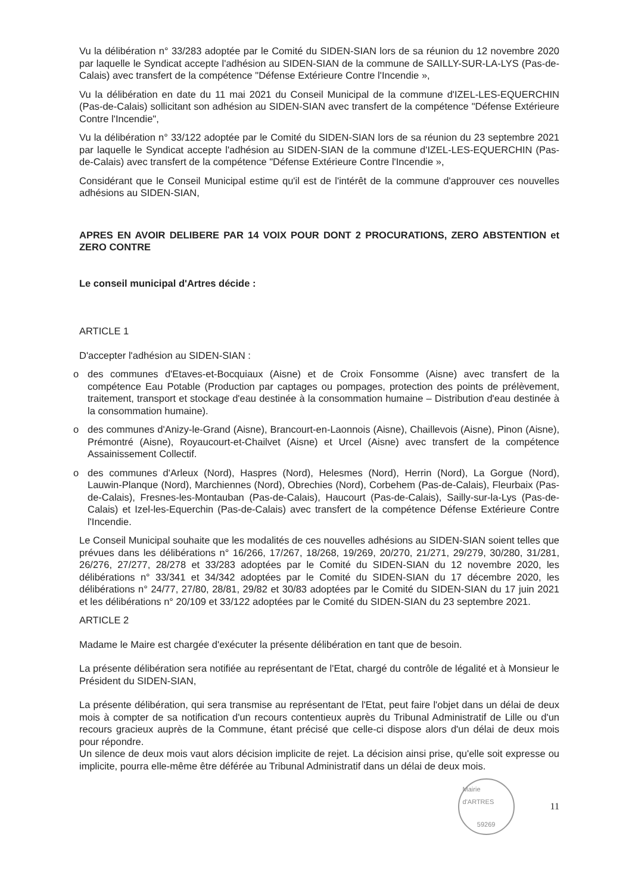Vu la délibération n° 33/283 adoptée par le Comité du SIDEN-SIAN lors de sa réunion du 12 novembre 2020 par laquelle le Syndicat accepte l'adhésion au SIDEN-SIAN de la commune de SAILLY-SUR-LA-LYS (Pas-de-Calais) avec transfert de la compétence "Défense Extérieure Contre l'Incendie »,
Vu la délibération en date du 11 mai 2021 du Conseil Municipal de la commune d'IZEL-LES-EQUERCHIN (Pas-de-Calais) sollicitant son adhésion au SIDEN-SIAN avec transfert de la compétence "Défense Extérieure Contre l'Incendie",
Vu la délibération n° 33/122 adoptée par le Comité du SIDEN-SIAN lors de sa réunion du 23 septembre 2021 par laquelle le Syndicat accepte l'adhésion au SIDEN-SIAN de la commune d'IZEL-LES-EQUERCHIN (Pas-de-Calais) avec transfert de la compétence "Défense Extérieure Contre l'Incendie »,
Considérant que le Conseil Municipal estime qu'il est de l'intérêt de la commune d'approuver ces nouvelles adhésions au SIDEN-SIAN,
APRES EN AVOIR DELIBERE PAR 14 VOIX POUR DONT 2 PROCURATIONS, ZERO ABSTENTION et ZERO CONTRE
Le conseil municipal d'Artres décide :
ARTICLE 1
D'accepter l'adhésion au SIDEN-SIAN :
o des communes d'Etaves-et-Bocquiaux (Aisne) et de Croix Fonsomme (Aisne) avec transfert de la compétence Eau Potable (Production par captages ou pompages, protection des points de prélèvement, traitement, transport et stockage d'eau destinée à la consommation humaine – Distribution d'eau destinée à la consommation humaine).
o des communes d'Anizy-le-Grand (Aisne), Brancourt-en-Laonnois (Aisne), Chaillevois (Aisne), Pinon (Aisne), Prémontré (Aisne), Royaucourt-et-Chailvet (Aisne) et Urcel (Aisne) avec transfert de la compétence Assainissement Collectif.
o des communes d'Arleux (Nord), Haspres (Nord), Helesmes (Nord), Herrin (Nord), La Gorgue (Nord), Lauwin-Planque (Nord), Marchiennes (Nord), Obrechies (Nord), Corbehem (Pas-de-Calais), Fleurbaix (Pas-de-Calais), Fresnes-les-Montauban (Pas-de-Calais), Haucourt (Pas-de-Calais), Sailly-sur-la-Lys (Pas-de-Calais) et Izel-les-Equerchin (Pas-de-Calais) avec transfert de la compétence Défense Extérieure Contre l'Incendie.
Le Conseil Municipal souhaite que les modalités de ces nouvelles adhésions au SIDEN-SIAN soient telles que prévues dans les délibérations n° 16/266, 17/267, 18/268, 19/269, 20/270, 21/271, 29/279, 30/280, 31/281, 26/276, 27/277, 28/278 et 33/283 adoptées par le Comité du SIDEN-SIAN du 12 novembre 2020, les délibérations n° 33/341 et 34/342 adoptées par le Comité du SIDEN-SIAN du 17 décembre 2020, les délibérations n° 24/77, 27/80, 28/81, 29/82 et 30/83 adoptées par le Comité du SIDEN-SIAN du 17 juin 2021 et les délibérations n° 20/109 et 33/122 adoptées par le Comité du SIDEN-SIAN du 23 septembre 2021.
ARTICLE 2
Madame le Maire est chargée d'exécuter la présente délibération en tant que de besoin.
La présente délibération sera notifiée au représentant de l'Etat, chargé du contrôle de légalité et à Monsieur le Président du SIDEN-SIAN,
La présente délibération, qui sera transmise au représentant de l'Etat, peut faire l'objet dans un délai de deux mois à compter de sa notification d'un recours contentieux auprès du Tribunal Administratif de Lille ou d'un recours gracieux auprès de la Commune, étant précisé que celle-ci dispose alors d'un délai de deux mois pour répondre.
Un silence de deux mois vaut alors décision implicite de rejet. La décision ainsi prise, qu'elle soit expresse ou implicite, pourra elle-même être déférée au Tribunal Administratif dans un délai de deux mois.
Mairie d'ARTRES
59269
11